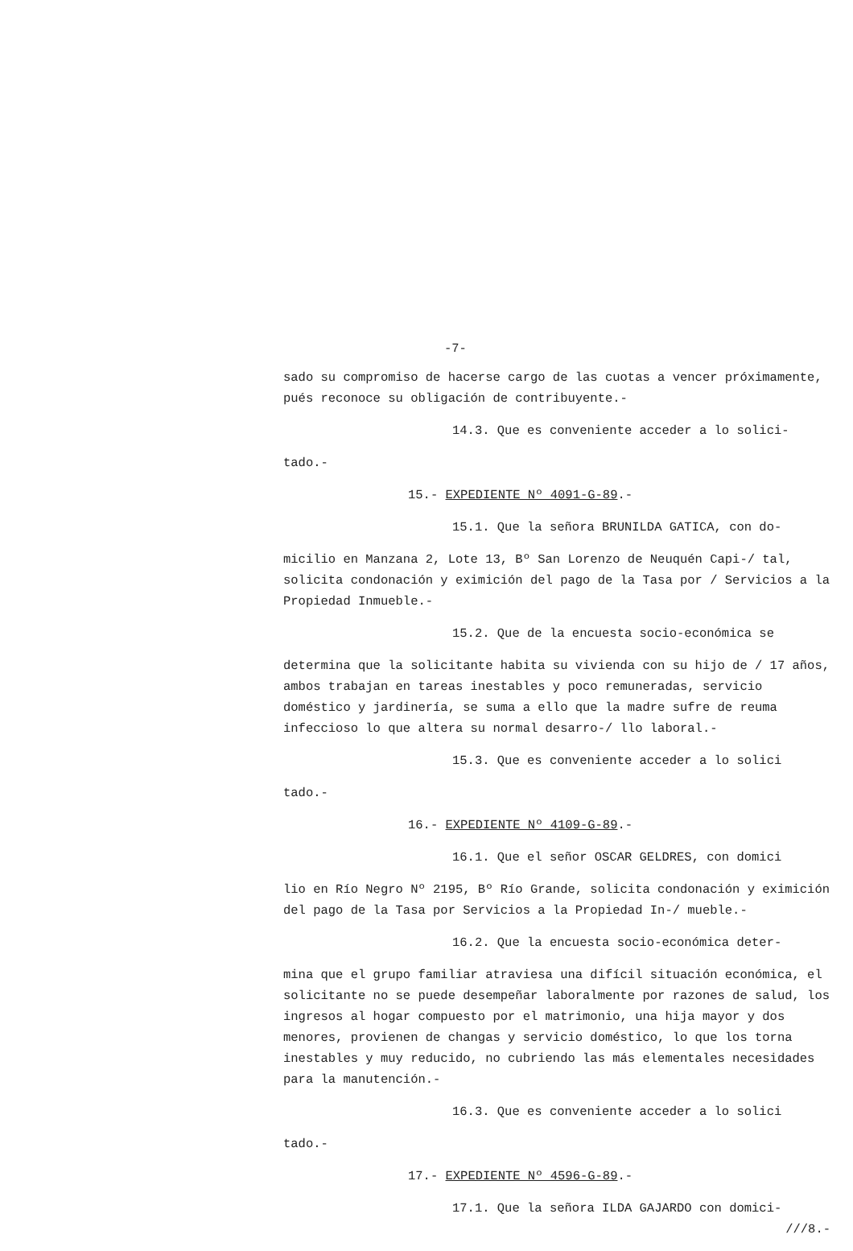-7-
sado su compromiso de hacerse cargo de las cuotas a vencer próximamente, pués reconoce su obligación de contribuyente.-
14.3. Que es conveniente acceder a lo solici-
tado.-
15.- EXPEDIENTE Nº 4091-G-89.-
15.1. Que la señora BRUNILDA GATICA, con do-
micilio en Manzana 2, Lote 13, Bº San Lorenzo de Neuquén Capi-/ tal, solicita condonación y eximición del pago de la Tasa por / Servicios a la Propiedad Inmueble.-
15.2. Que de la encuesta socio-económica se
determina que la solicitante habita su vivienda con su hijo de / 17 años, ambos trabajan en tareas inestables y poco remuneradas, servicio doméstico y jardinería, se suma a ello que la madre sufre de reuma infeccioso lo que altera su normal desarro-/ llo laboral.-
15.3. Que es conveniente acceder a lo solici
tado.-
16.- EXPEDIENTE Nº 4109-G-89.-
16.1. Que el señor OSCAR GELDRES, con domici
lio en Río Negro Nº 2195, Bº Río Grande, solicita condonación y eximición del pago de la Tasa por Servicios a la Propiedad In-/ mueble.-
16.2. Que la encuesta socio-económica deter-
mina que el grupo familiar atraviesa una difícil situación económica, el solicitante no se puede desempeñar laboralmente por razones de salud, los ingresos al hogar compuesto por el matrimonio, una hija mayor y dos menores, provienen de changas y servicio doméstico, lo que los torna inestables y muy reducido, no cubriendo las más elementales necesidades para la manutención.-
16.3. Que es conveniente acceder a lo solici
tado.-
17.- EXPEDIENTE Nº 4596-G-89.-
17.1. Que la señora ILDA GAJARDO con domici-
///8.-